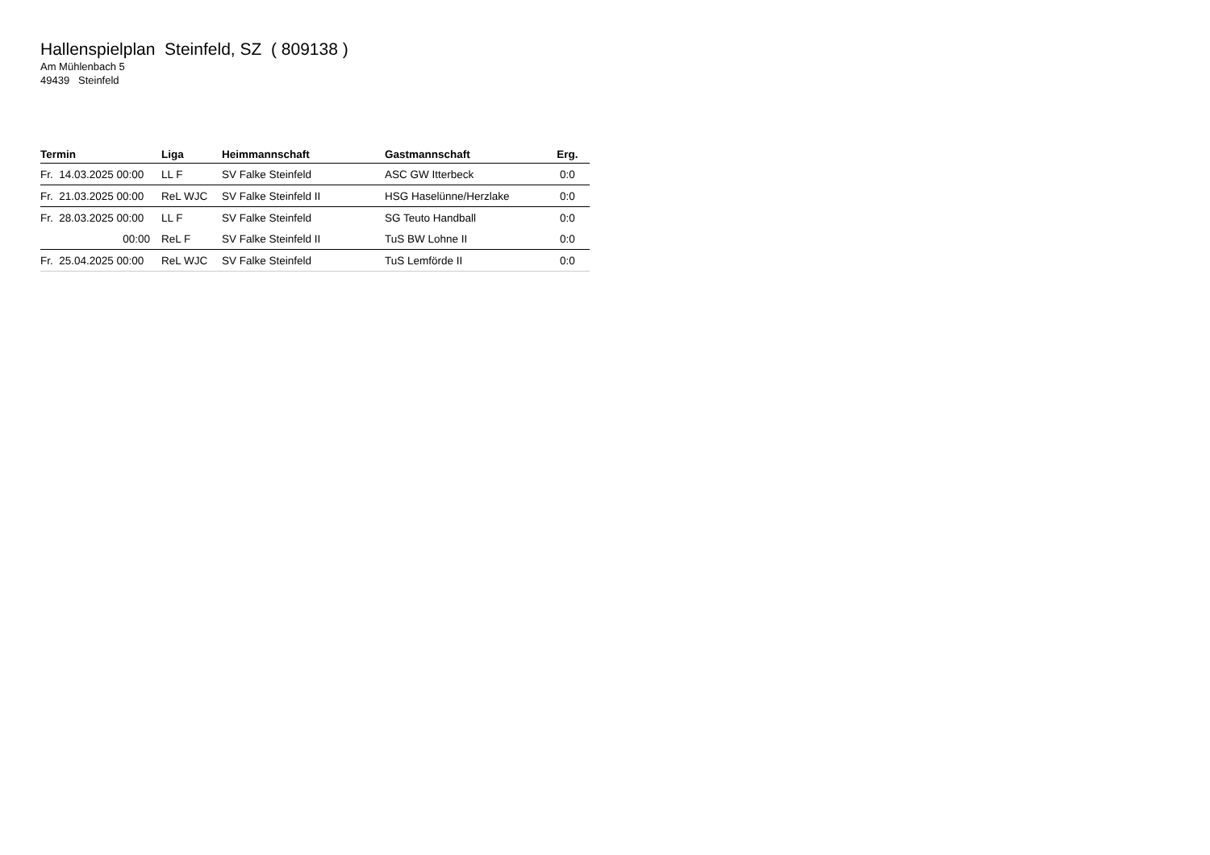Hallenspielplan Steinfeld, SZ ( 809138 )
Am Mühlenbach 5
49439 Steinfeld
| Termin | Liga | Heimmannschaft | Gastmannschaft | Erg. |
| --- | --- | --- | --- | --- |
| Fr. 14.03.2025 00:00 | LL F | SV Falke Steinfeld | ASC GW Itterbeck | 0:0 |
| Fr. 21.03.2025 00:00 | ReL WJC | SV Falke Steinfeld II | HSG Haselünne/Herzlake | 0:0 |
| Fr. 28.03.2025 00:00 | LL F | SV Falke Steinfeld | SG Teuto Handball | 0:0 |
| 00:00 | ReL F | SV Falke Steinfeld II | TuS BW Lohne II | 0:0 |
| Fr. 25.04.2025 00:00 | ReL WJC | SV Falke Steinfeld | TuS Lemförde II | 0:0 |